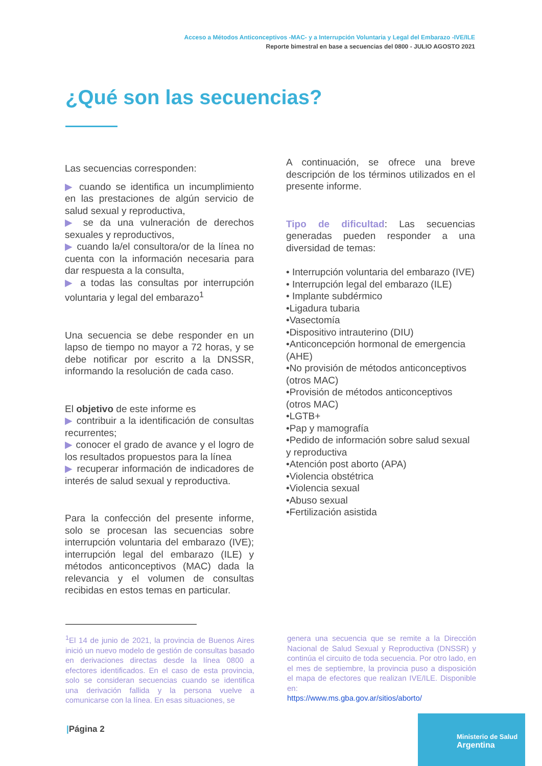Acceso a Métodos Anticonceptivos -MAC- y a Interrupción Voluntaria y Legal del Embarazo -IVE/ILE
Reporte bimestral en base a secuencias del 0800 - JULIO AGOSTO 2021
¿Qué son las secuencias?
Las secuencias corresponden:
▶ cuando se identifica un incumplimiento en las prestaciones de algún servicio de salud sexual y reproductiva,
▶ se da una vulneración de derechos sexuales y reproductivos,
▶ cuando la/el consultora/or de la línea no cuenta con la información necesaria para dar respuesta a la consulta,
▶ a todas las consultas por interrupción voluntaria y legal del embarazo<sup>1</sup>
Una secuencia se debe responder en un lapso de tiempo no mayor a 72 horas, y se debe notificar por escrito a la DNSSR, informando la resolución de cada caso.
El objetivo de este informe es
▶ contribuir a la identificación de consultas recurrentes;
▶ conocer el grado de avance y el logro de los resultados propuestos para la línea
▶ recuperar información de indicadores de interés de salud sexual y reproductiva.
Para la confección del presente informe, solo se procesan las secuencias sobre interrupción voluntaria del embarazo (IVE); interrupción legal del embarazo (ILE) y métodos anticonceptivos (MAC) dada la relevancia y el volumen de consultas recibidas en estos temas en particular.
A continuación, se ofrece una breve descripción de los términos utilizados en el presente informe.
Tipo de dificultad: Las secuencias generadas pueden responder a una diversidad de temas:
• Interrupción voluntaria del embarazo (IVE)
• Interrupción legal del embarazo (ILE)
• Implante subdérmico
•Ligadura tubaria
•Vasectomía
•Dispositivo intrauterino (DIU)
•Anticoncepción hormonal de emergencia (AHE)
•No provisión de métodos anticonceptivos (otros MAC)
•Provisión de métodos anticonceptivos (otros MAC)
•LGTB+
•Pap y mamografía
•Pedido de información sobre salud sexual y reproductiva
•Atención post aborto (APA)
•Violencia obstétrica
•Violencia sexual
•Abuso sexual
•Fertilización asistida
<sup>1</sup> El 14 de junio de 2021, la provincia de Buenos Aires inició un nuevo modelo de gestión de consultas basado en derivaciones directas desde la línea 0800 a efectores identificados. En el caso de esta provincia, solo se consideran secuencias cuando se identifica una derivación fallida y la persona vuelve a comunicarse con la línea. En esas situaciones, se
genera una secuencia que se remite a la Dirección Nacional de Salud Sexual y Reproductiva (DNSSR) y continúa el circuito de toda secuencia. Por otro lado, en el mes de septiembre, la provincia puso a disposición el mapa de efectores que realizan IVE/ILE. Disponible en:
https://www.ms.gba.gov.ar/sitios/aborto/
|Página 2
Ministerio de Salud
Argentina